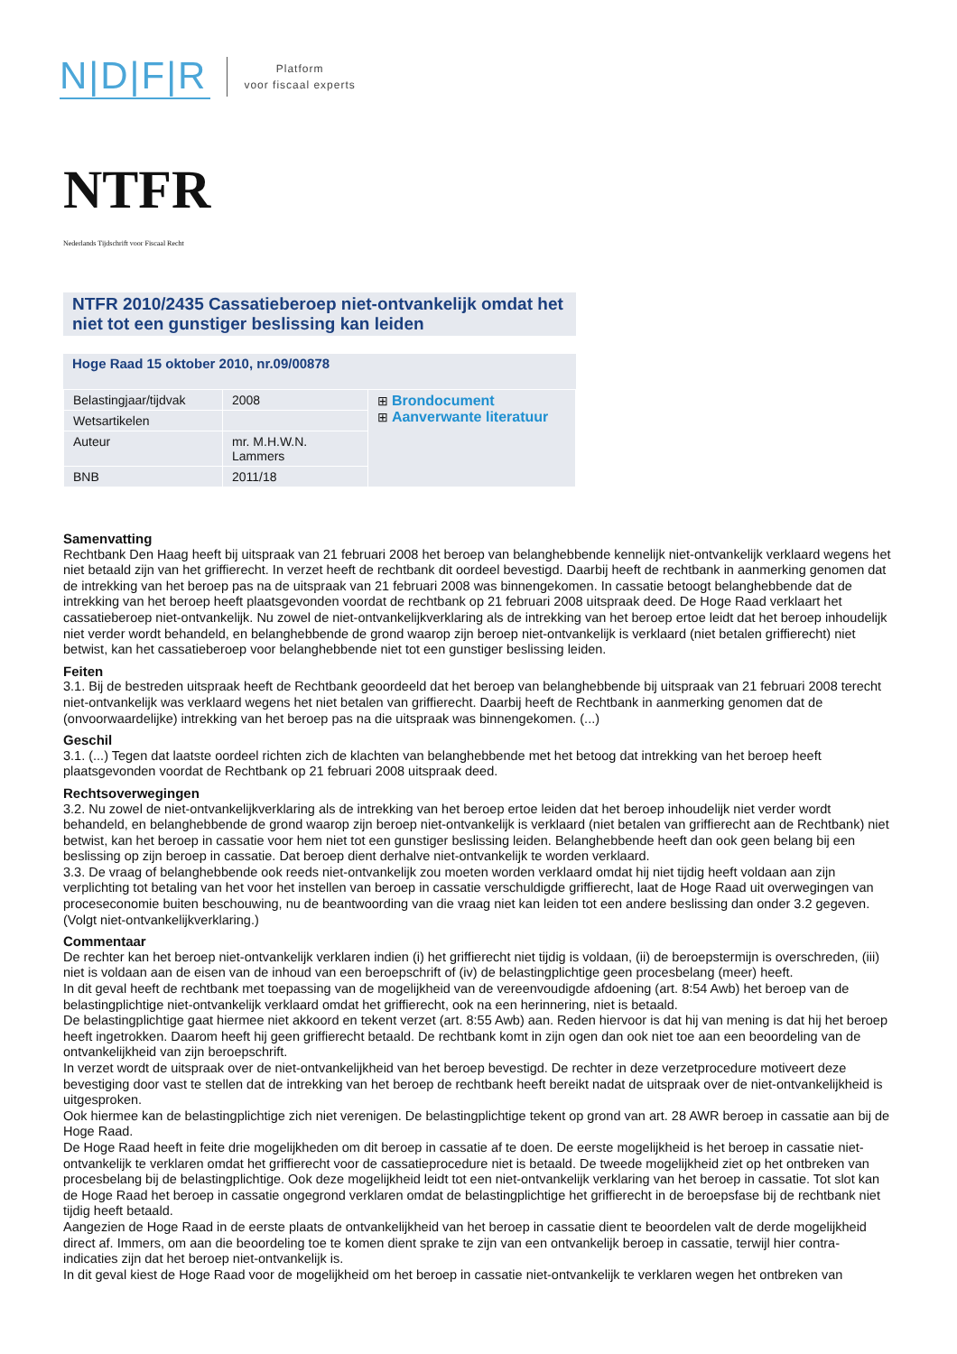N|D|F|R
Platform
voor fiscaal experts
NTFR
Nederlands Tijdschrift voor Fiscaal Recht
NTFR 2010/2435 Cassatieberoep niet-ontvankelijk omdat het niet tot een gunstiger beslissing kan leiden
Hoge Raad 15 oktober 2010, nr.09/00878
| Belastingjaar/tijdvak | 2008 | ⊞ Brondocument ⊞ Aanverwante literatuur |
| Wetsartikelen | | |
| Auteur | mr. M.H.W.N. Lammers | |
| BNB | 2011/18 | |
Samenvatting
Rechtbank Den Haag heeft bij uitspraak van 21 februari 2008 het beroep van belanghebbende kennelijk niet-ontvankelijk verklaard wegens het niet betaald zijn van het griffierecht. In verzet heeft de rechtbank dit oordeel bevestigd. Daarbij heeft de rechtbank in aanmerking genomen dat de intrekking van het beroep pas na de uitspraak van 21 februari 2008 was binnengekomen. In cassatie betoogt belanghebbende dat de intrekking van het beroep heeft plaatsgevonden voordat de rechtbank op 21 februari 2008 uitspraak deed. De Hoge Raad verklaart het cassatieberoep niet-ontvankelijk. Nu zowel de niet-ontvankelijkverklaring als de intrekking van het beroep ertoe leidt dat het beroep inhoudelijk niet verder wordt behandeld, en belanghebbende de grond waarop zijn beroep niet-ontvankelijk is verklaard (niet betalen griffierecht) niet betwist, kan het cassatieberoep voor belanghebbende niet tot een gunstiger beslissing leiden.
Feiten
3.1. Bij de bestreden uitspraak heeft de Rechtbank geoordeeld dat het beroep van belanghebbende bij uitspraak van 21 februari 2008 terecht niet-ontvankelijk was verklaard wegens het niet betalen van griffierecht. Daarbij heeft de Rechtbank in aanmerking genomen dat de (onvoorwaardelijke) intrekking van het beroep pas na die uitspraak was binnengekomen. (...)
Geschil
3.1. (...) Tegen dat laatste oordeel richten zich de klachten van belanghebbende met het betoog dat intrekking van het beroep heeft plaatsgevonden voordat de Rechtbank op 21 februari 2008 uitspraak deed.
Rechtsoverwegingen
3.2. Nu zowel de niet-ontvankelijkverklaring als de intrekking van het beroep ertoe leiden dat het beroep inhoudelijk niet verder wordt behandeld, en belanghebbende de grond waarop zijn beroep niet-ontvankelijk is verklaard (niet betalen van griffierecht aan de Rechtbank) niet betwist, kan het beroep in cassatie voor hem niet tot een gunstiger beslissing leiden. Belanghebbende heeft dan ook geen belang bij een beslissing op zijn beroep in cassatie. Dat beroep dient derhalve niet-ontvankelijk te worden verklaard.
3.3. De vraag of belanghebbende ook reeds niet-ontvankelijk zou moeten worden verklaard omdat hij niet tijdig heeft voldaan aan zijn verplichting tot betaling van het voor het instellen van beroep in cassatie verschuldigde griffierecht, laat de Hoge Raad uit overwegingen van proceseconomie buiten beschouwing, nu de beantwoording van die vraag niet kan leiden tot een andere beslissing dan onder 3.2 gegeven.
(Volgt niet-ontvankelijkverklaring.)
Commentaar
De rechter kan het beroep niet-ontvankelijk verklaren indien (i) het griffierecht niet tijdig is voldaan, (ii) de beroepstermijn is overschreden, (iii) niet is voldaan aan de eisen van de inhoud van een beroepschrift of (iv) de belastingplichtige geen procesbelang (meer) heeft.
In dit geval heeft de rechtbank met toepassing van de mogelijkheid van de vereenvoudigde afdoening (art. 8:54 Awb) het beroep van de belastingplichtige niet-ontvankelijk verklaard omdat het griffierecht, ook na een herinnering, niet is betaald.
De belastingplichtige gaat hiermee niet akkoord en tekent verzet (art. 8:55 Awb) aan. Reden hiervoor is dat hij van mening is dat hij het beroep heeft ingetrokken. Daarom heeft hij geen griffierecht betaald. De rechtbank komt in zijn ogen dan ook niet toe aan een beoordeling van de ontvankelijkheid van zijn beroepschrift.
In verzet wordt de uitspraak over de niet-ontvankelijkheid van het beroep bevestigd. De rechter in deze verzetprocedure motiveert deze bevestiging door vast te stellen dat de intrekking van het beroep de rechtbank heeft bereikt nadat de uitspraak over de niet-ontvankelijkheid is uitgesproken.
Ook hiermee kan de belastingplichtige zich niet verenigen. De belastingplichtige tekent op grond van art. 28 AWR beroep in cassatie aan bij de Hoge Raad.
De Hoge Raad heeft in feite drie mogelijkheden om dit beroep in cassatie af te doen. De eerste mogelijkheid is het beroep in cassatie niet-ontvankelijk te verklaren omdat het griffierecht voor de cassatieprocedure niet is betaald. De tweede mogelijkheid ziet op het ontbreken van procesbelang bij de belastingplichtige. Ook deze mogelijkheid leidt tot een niet-ontvankelijk verklaring van het beroep in cassatie. Tot slot kan de Hoge Raad het beroep in cassatie ongegrond verklaren omdat de belastingplichtige het griffierecht in de beroepsfase bij de rechtbank niet tijdig heeft betaald.
Aangezien de Hoge Raad in de eerste plaats de ontvankelijkheid van het beroep in cassatie dient te beoordelen valt de derde mogelijkheid direct af. Immers, om aan die beoordeling toe te komen dient sprake te zijn van een ontvankelijk beroep in cassatie, terwijl hier contra-indicaties zijn dat het beroep niet-ontvankelijk is.
In dit geval kiest de Hoge Raad voor de mogelijkheid om het beroep in cassatie niet-ontvankelijk te verklaren wegen het ontbreken van